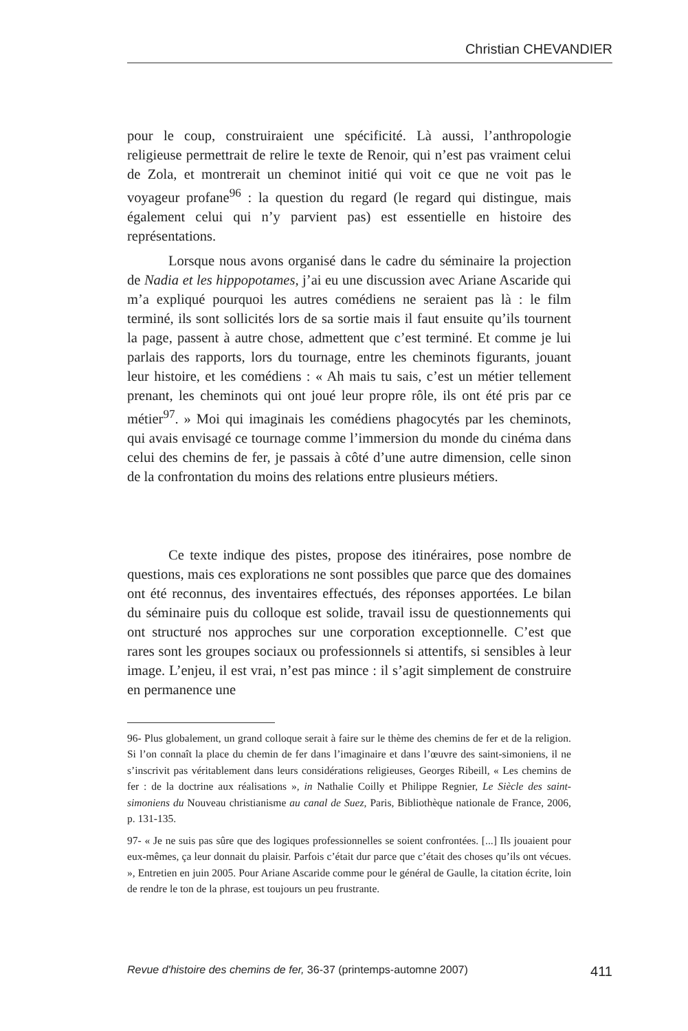Christian CHEVANDIER
pour le coup, construiraient une spécificité. Là aussi, l’anthropologie religieuse permettrait de relire le texte de Renoir, qui n’est pas vraiment celui de Zola, et montrerait un cheminot initié qui voit ce que ne voit pas le voyageur profane<sup>96</sup> : la question du regard (le regard qui distingue, mais également celui qui n’y parvient pas) est essentielle en histoire des représentations.
Lorsque nous avons organisé dans le cadre du séminaire la projection de Nadia et les hippopotames, j’ai eu une discussion avec Ariane Ascaride qui m’a expliqué pourquoi les autres comédiens ne seraient pas là : le film terminé, ils sont sollicités lors de sa sortie mais il faut ensuite qu’ils tournent la page, passent à autre chose, admettent que c’est terminé. Et comme je lui parlais des rapports, lors du tournage, entre les cheminots figurants, jouant leur histoire, et les comédiens : « Ah mais tu sais, c’est un métier tellement prenant, les cheminots qui ont joué leur propre rôle, ils ont été pris par ce métier<sup>97</sup>. » Moi qui imaginais les comédiens phagocytés par les cheminots, qui avais envisagé ce tournage comme l’immersion du monde du cinéma dans celui des chemins de fer, je passais à côté d’une autre dimension, celle sinon de la confrontation du moins des relations entre plusieurs métiers.
Ce texte indique des pistes, propose des itinéraires, pose nombre de questions, mais ces explorations ne sont possibles que parce que des domaines ont été reconnus, des inventaires effectués, des réponses apportées. Le bilan du séminaire puis du colloque est solide, travail issu de questionnements qui ont structuré nos approches sur une corporation exceptionnelle. C’est que rares sont les groupes sociaux ou professionnels si attentifs, si sensibles à leur image. L’enjeu, il est vrai, n’est pas mince : il s’agit simplement de construire en permanence une
96- Plus globalement, un grand colloque serait à faire sur le thème des chemins de fer et de la religion. Si l’on connaît la place du chemin de fer dans l’imaginaire et dans l’œuvre des saint-simoniens, il ne s’inscrivit pas véritablement dans leurs considérations religieuses, Georges Ribeill, « Les chemins de fer : de la doctrine aux réalisations », in Nathalie Coilly et Philippe Regnier, Le Siècle des saint-simoniens du Nouveau christianisme au canal de Suez, Paris, Bibliothèque nationale de France, 2006, p. 131-135.
97- « Je ne suis pas sûre que des logiques professionnelles se soient confrontées. [...] Ils jouaient pour eux-mêmes, ça leur donnait du plaisir. Parfois c’était dur parce que c’était des choses qu’ils ont vécues. », Entretien en juin 2005. Pour Ariane Ascaride comme pour le général de Gaulle, la citation écrite, loin de rendre le ton de la phrase, est toujours un peu frustrante.
Revue d'histoire des chemins de fer, 36-37 (printemps-automne 2007) 411